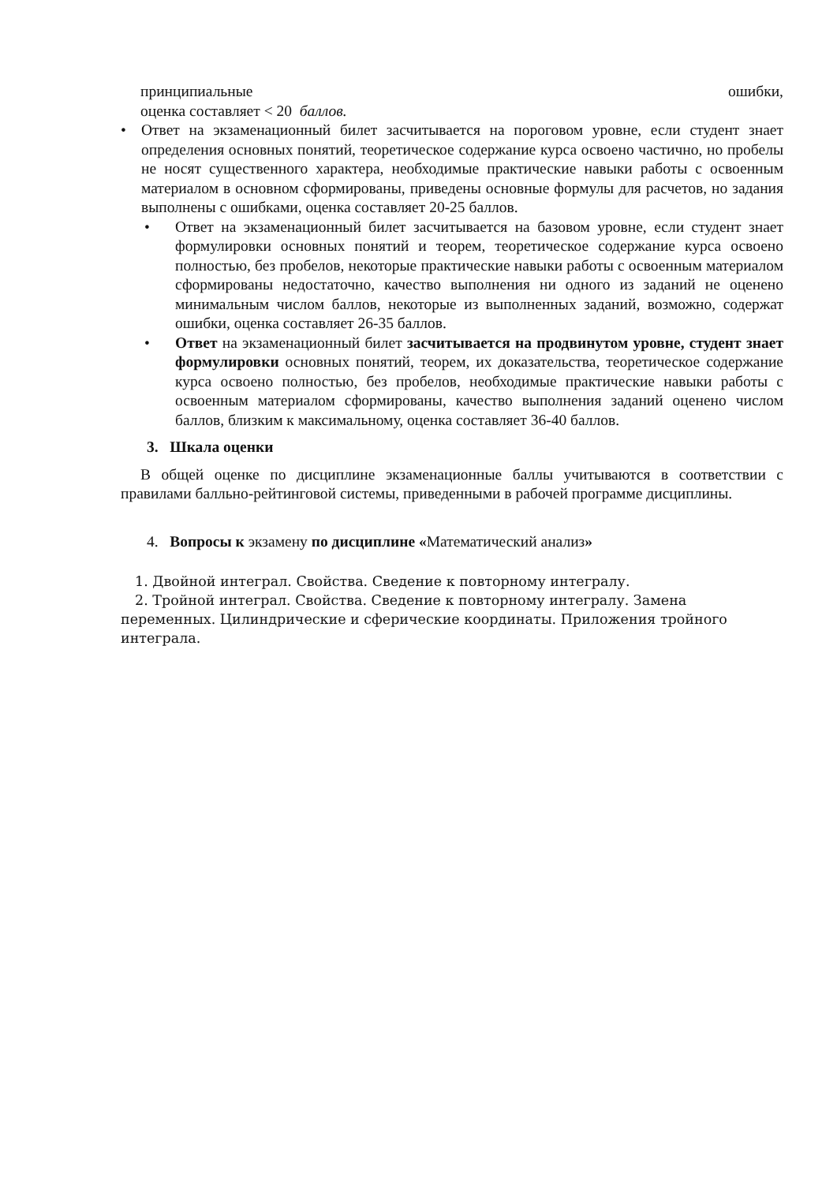принципиальные ошибки,
оценка составляет < 20 баллов.
• Ответ на экзаменационный билет засчитывается на пороговом уровне, если студент знает определения основных понятий, теоретическое содержание курса освоено частично, но пробелы не носят существенного характера, необходимые практические навыки работы с освоенным материалом в основном сформированы, приведены основные формулы для расчетов, но задания выполнены с ошибками, оценка составляет 20-25 баллов.
• Ответ на экзаменационный билет засчитывается на базовом уровне, если студент знает формулировки основных понятий и теорем, теоретическое содержание курса освоено полностью, без пробелов, некоторые практические навыки работы с освоенным материалом сформированы недостаточно, качество выполнения ни одного из заданий не оценено минимальным числом баллов, некоторые из выполненных заданий, возможно, содержат ошибки, оценка составляет 26-35 баллов.
• Ответ на экзаменационный билет засчитывается на продвинутом уровне, студент знает формулировки основных понятий, теорем, их доказательства, теоретическое содержание курса освоено полностью, без пробелов, необходимые практические навыки работы с освоенным материалом сформированы, качество выполнения заданий оценено числом баллов, близким к максимальному, оценка составляет 36-40 баллов.
3. Шкала оценки
В общей оценке по дисциплине экзаменационные баллы учитываются в соответствии с правилами балльно-рейтинговой системы, приведенными в рабочей программе дисциплины.
4. Вопросы к экзамену по дисциплине «Математический анализ»
1. Двойной интеграл. Свойства. Сведение к повторному интегралу.
2. Тройной интеграл. Свойства. Сведение к повторному интегралу. Замена переменных. Цилиндрические и сферические координаты. Приложения тройного интеграла.